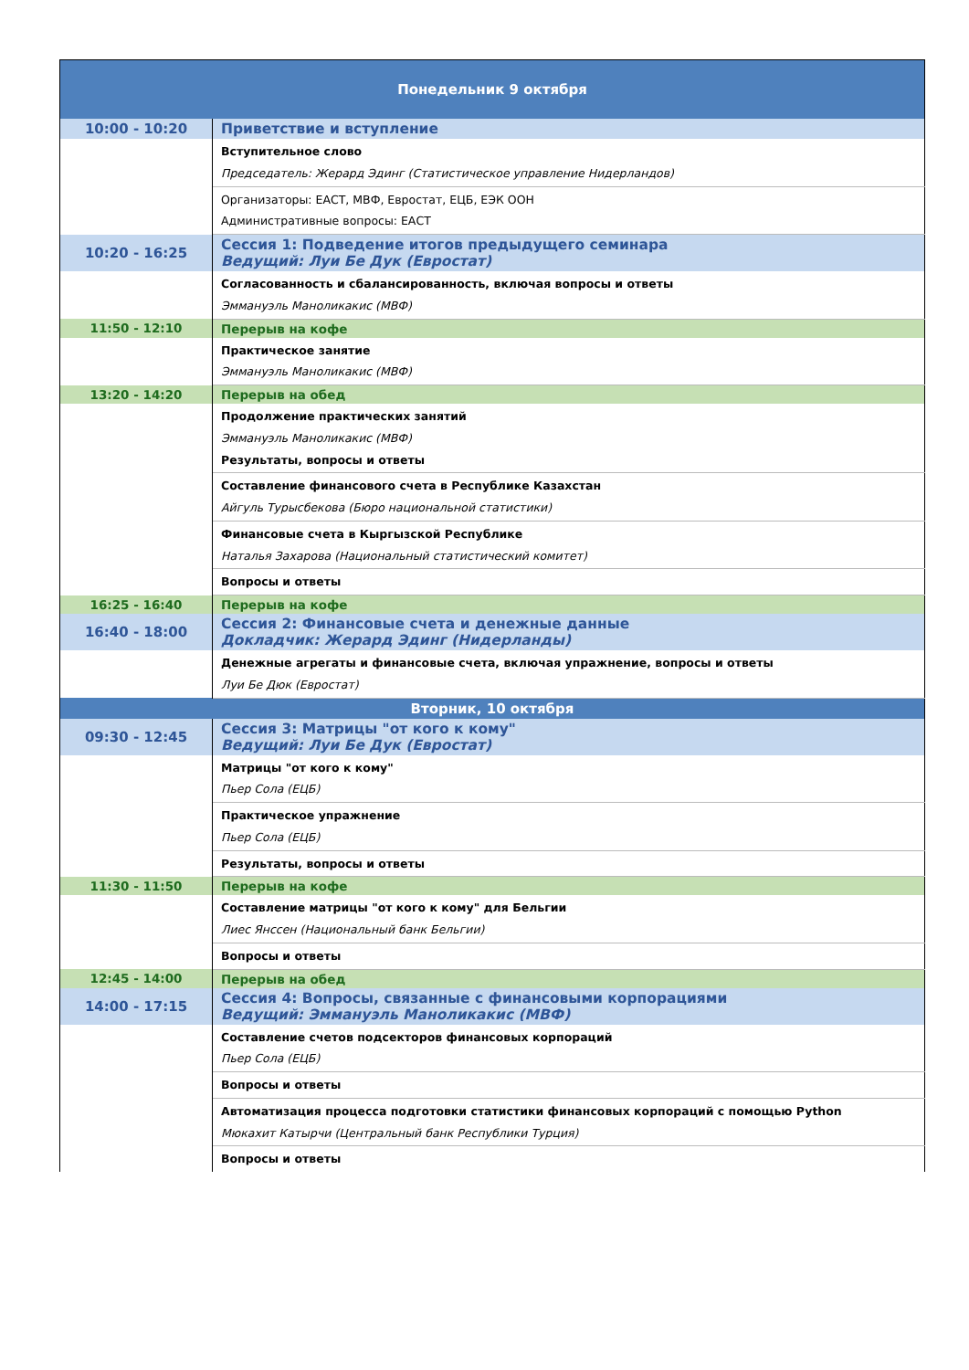| Понедельник 9 октября | |
| --- | --- |
| 10:00 - 10:20 | Приветствие и вступление |
| | Вступительное слово Председатель: Жерард Эдинг (Статистическое управление Нидерландов) |
| | Организаторы: ЕАСТ, МВФ, Евростат, ЕЦБ, ЕЭК ООН Административные вопросы: ЕАСТ |
| 10:20 - 16:25 | Сессия 1: Подведение итогов предыдущего семинара Ведущий: Луи Бе Дук (Евростат) |
| | Согласованность и сбалансированность, включая вопросы и ответы Эммануэль Маноликакис (МВФ) |
| 11:50 - 12:10 | Перерыв на кофе |
| | Практическое занятие Эммануэль Маноликакис (МВФ) |
| 13:20 - 14:20 | Перерыв на обед |
| | Продолжение практических занятий Эммануэль Маноликакис (МВФ) Результаты, вопросы и ответы |
| | Составление финансового счета в Республике Казахстан Айгуль Турысбекова (Бюро национальной статистики) |
| | Финансовые счета в Кыргызской Республике Наталья Захарова (Национальный статистический комитет) |
| | Вопросы и ответы |
| 16:25 - 16:40 | Перерыв на кофе |
| 16:40 - 18:00 | Сессия 2: Финансовые счета и денежные данные Докладчик: Жерард Эдинг (Нидерланды) |
| | Денежные агрегаты и финансовые счета, включая упражнение, вопросы и ответы Луи Бе Дюк (Евростат) |
| Вторник, 10 октября | |
| 09:30 - 12:45 | Сессия 3: Матрицы "от кого к кому" Ведущий: Луи Бе Дук (Евростат) |
| | Матрицы "от кого к кому" Пьер Сола (ЕЦБ) |
| | Практическое упражнение Пьер Сола (ЕЦБ) |
| | Результаты, вопросы и ответы |
| 11:30 - 11:50 | Перерыв на кофе |
| | Составление матрицы "от кого к кому" для Бельгии Лиес Янссен (Национальный банк Бельгии) |
| | Вопросы и ответы |
| 12:45 - 14:00 | Перерыв на обед |
| 14:00 - 17:15 | Сессия 4: Вопросы, связанные с финансовыми корпорациями Ведущий: Эммануэль Маноликакис (МВФ) |
| | Составление счетов подсекторов финансовых корпораций Пьер Сола (ЕЦБ) |
| | Вопросы и ответы |
| | Автоматизация процесса подготовки статистики финансовых корпораций с помощью Python Мюкахит Катырчи (Центральный банк Республики Турция) |
| | Вопросы и ответы |